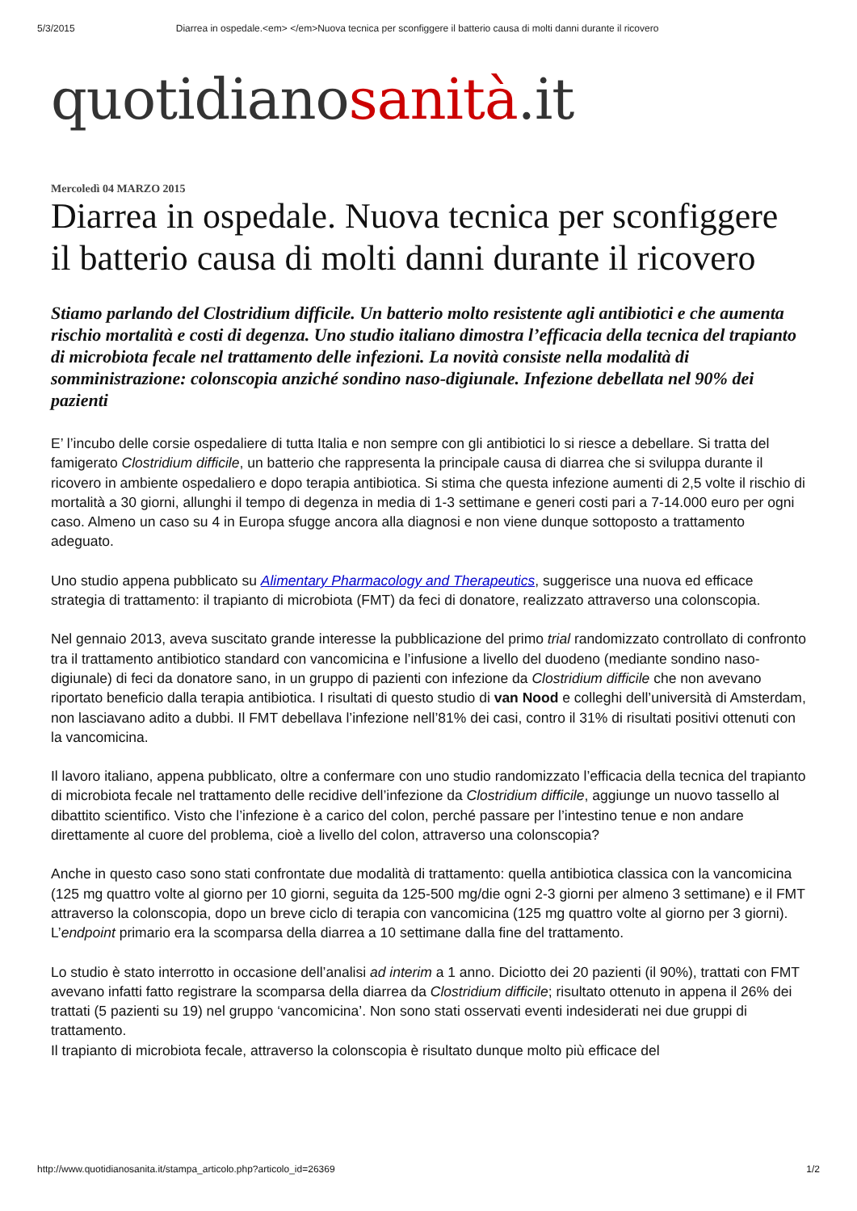5/3/2015 Diarrea in ospedale.<em> </em>Nuova tecnica per sconfiggere il batterio causa di molti danni durante il ricovero
quotidianosanità.it
Mercoledì 04 MARZO 2015
Diarrea in ospedale. Nuova tecnica per sconfiggere il batterio causa di molti danni durante il ricovero
Stiamo parlando del Clostridium difficile. Un batterio molto resistente agli antibiotici e che aumenta rischio mortalità e costi di degenza. Uno studio italiano dimostra l’efficacia della tecnica del trapianto di microbiota fecale nel trattamento delle infezioni. La novità consiste nella modalità di somministrazione: colonscopia anziché sondino naso-digiunale. Infezione debellata nel 90% dei pazienti
E’ l’incubo delle corsie ospedaliere di tutta Italia e non sempre con gli antibiotici lo si riesce a debellare. Si tratta del famigerato Clostridium difficile, un batterio che rappresenta la principale causa di diarrea che si sviluppa durante il ricovero in ambiente ospedaliero e dopo terapia antibiotica. Si stima che questa infezione aumenti di 2,5 volte il rischio di mortalità a 30 giorni, allunghi il tempo di degenza in media di 1-3 settimane e generi costi pari a 7-14.000 euro per ogni caso. Almeno un caso su 4 in Europa sfugge ancora alla diagnosi e non viene dunque sottoposto a trattamento adeguato.
Uno studio appena pubblicato su Alimentary Pharmacology and Therapeutics, suggerisce una nuova ed efficace strategia di trattamento: il trapianto di microbiota (FMT) da feci di donatore, realizzato attraverso una colonscopia.
Nel gennaio 2013, aveva suscitato grande interesse la pubblicazione del primo trial randomizzato controllato di confronto tra il trattamento antibiotico standard con vancomicina e l’infusione a livello del duodeno (mediante sondino naso-digiunale) di feci da donatore sano, in un gruppo di pazienti con infezione da Clostridium difficile che non avevano riportato beneficio dalla terapia antibiotica. I risultati di questo studio di van Nood e colleghi dell’università di Amsterdam, non lasciavano adito a dubbi. Il FMT debellava l’infezione nell’81% dei casi, contro il 31% di risultati positivi ottenuti con la vancomicina.
Il lavoro italiano, appena pubblicato, oltre a confermare con uno studio randomizzato l’efficacia della tecnica del trapianto di microbiota fecale nel trattamento delle recidive dell’infezione da Clostridium difficile, aggiunge un nuovo tassello al dibattito scientifico. Visto che l’infezione è a carico del colon, perché passare per l’intestino tenue e non andare direttamente al cuore del problema, cioè a livello del colon, attraverso una colonscopia?
Anche in questo caso sono stati confrontate due modalità di trattamento: quella antibiotica classica con la vancomicina (125 mg quattro volte al giorno per 10 giorni, seguita da 125-500 mg/die ogni 2-3 giorni per almeno 3 settimane) e il FMT attraverso la colonscopia, dopo un breve ciclo di terapia con vancomicina (125 mg quattro volte al giorno per 3 giorni). L’endpoint primario era la scomparsa della diarrea a 10 settimane dalla fine del trattamento.
Lo studio è stato interrotto in occasione dell’analisi ad interim a 1 anno. Diciotto dei 20 pazienti (il 90%), trattati con FMT avevano infatti fatto registrare la scomparsa della diarrea da Clostridium difficile; risultato ottenuto in appena il 26% dei trattati (5 pazienti su 19) nel gruppo ‘vancomicina’. Non sono stati osservati eventi indesiderati nei due gruppi di trattamento.
Il trapianto di microbiota fecale, attraverso la colonscopia è risultato dunque molto più efficace del
http://www.quotidianosanita.it/stampa_articolo.php?articolo_id=26369 1/2